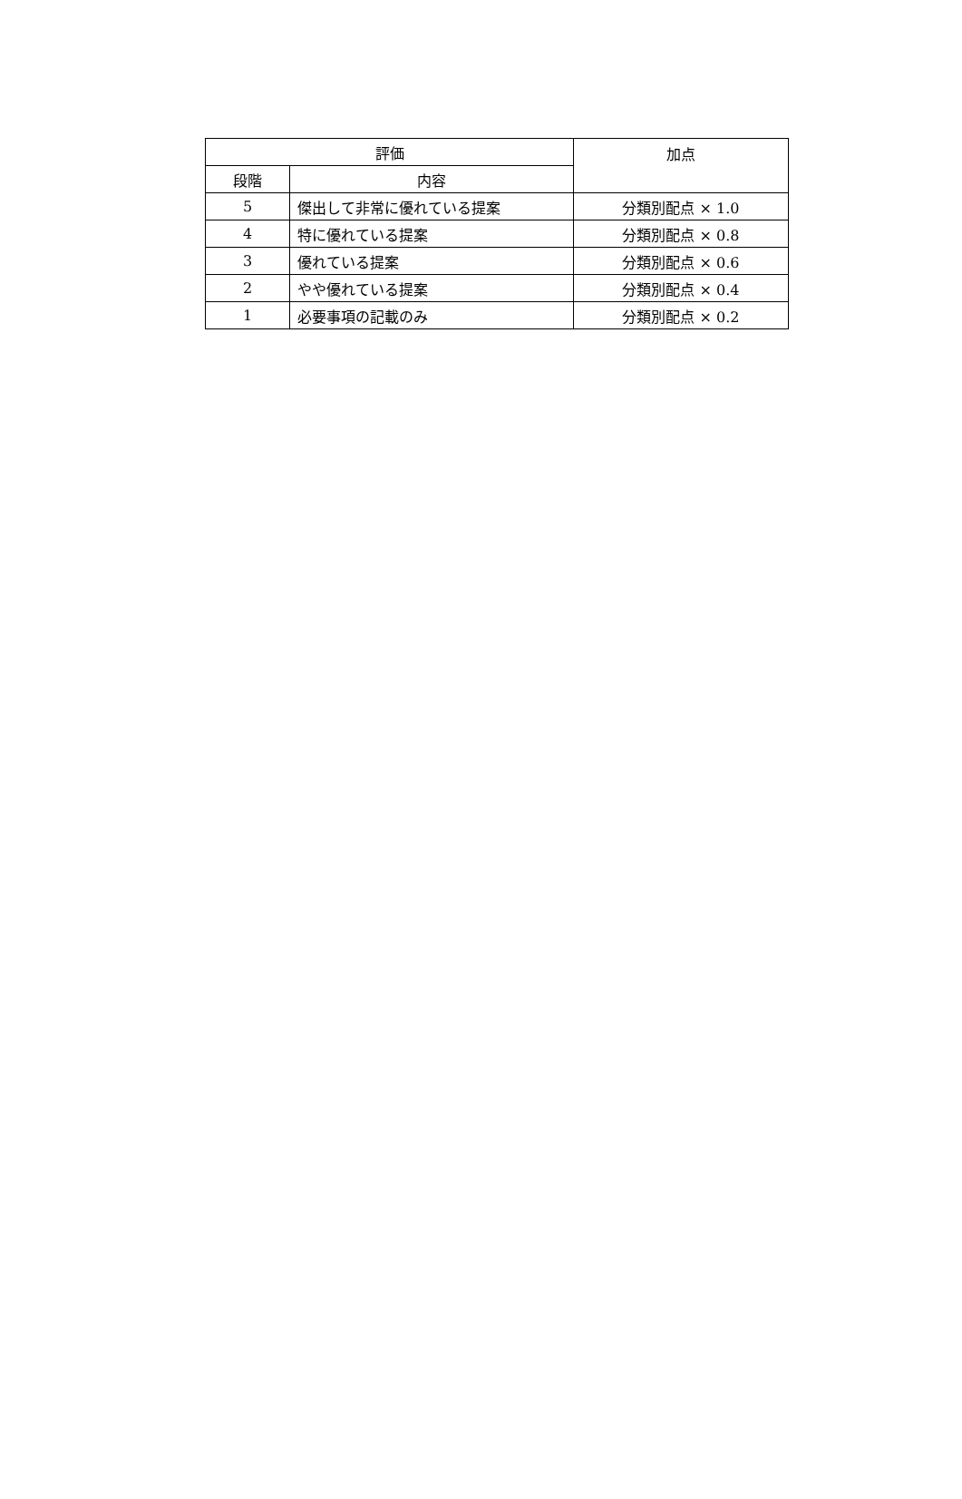| 評価 | | 加点 |
| --- | --- | --- |
| 段階 | 内容 | |
| 5 | 傑出して非常に優れている提案 | 分類別配点 × 1.0 |
| 4 | 特に優れている提案 | 分類別配点 × 0.8 |
| 3 | 優れている提案 | 分類別配点 × 0.6 |
| 2 | やや優れている提案 | 分類別配点 × 0.4 |
| 1 | 必要事項の記載のみ | 分類別配点 × 0.2 |